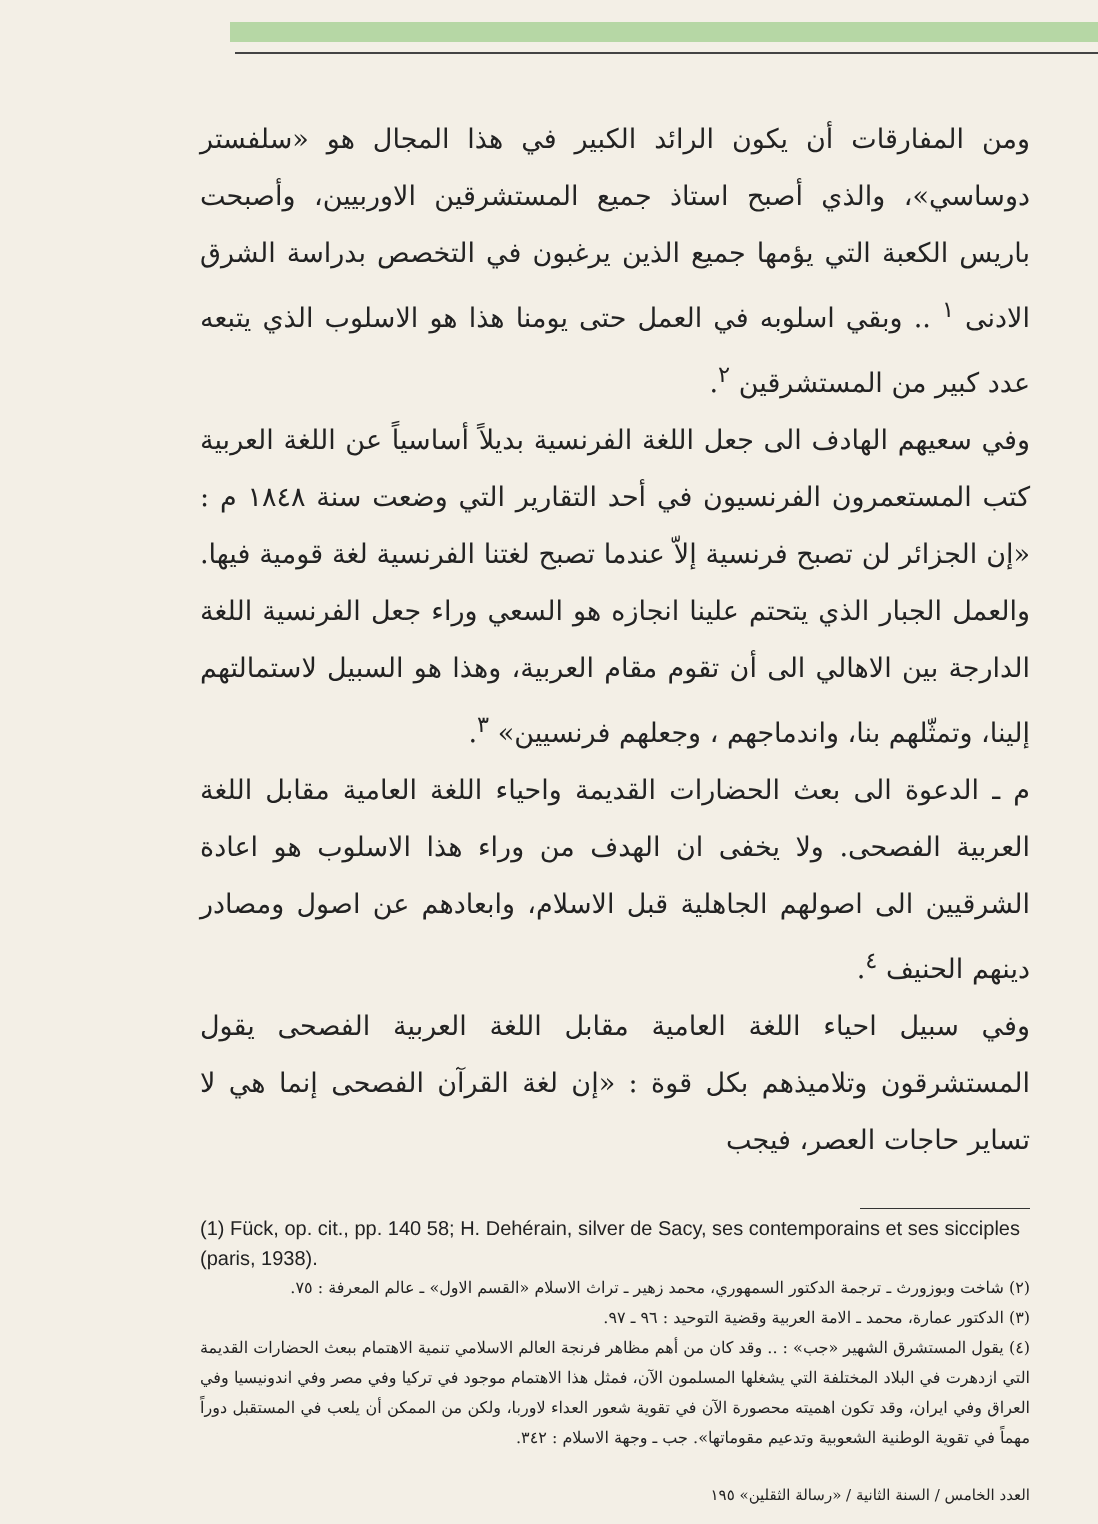ومن المفارقات أن يكون الرائد الكبير في هذا المجال هو «سلفستر دوساسي»، والذي أصبح استاذ جميع المستشرقين الاوربيين، وأصبحت باريس الكعبة التي يؤمها جميع الذين يرغبون في التخصص بدراسة الشرق الادنى <sup>١</sup> .. وبقي اسلوبه في العمل حتى يومنا هذا هو الاسلوب الذي يتبعه عدد كبير من المستشرقين <sup>٢</sup>.
وفي سعيهم الهادف الى جعل اللغة الفرنسية بديلاً أساسياً عن اللغة العربية كتب المستعمرون الفرنسيون في أحد التقارير التي وضعت سنة ١٨٤٨ م : «إن الجزائر لن تصبح فرنسية إلاّ عندما تصبح لغتنا الفرنسية لغة قومية فيها. والعمل الجبار الذي يتحتم علينا انجازه هو السعي وراء جعل الفرنسية اللغة الدارجة بين الاهالي الى أن تقوم مقام العربية، وهذا هو السبيل لاستمالتهم إلينا، وتمثّلهم بنا، واندماجهم ، وجعلهم فرنسيين» <sup>٣</sup>.
م ـ الدعوة الى بعث الحضارات القديمة واحياء اللغة العامية مقابل اللغة العربية الفصحى. ولا يخفى ان الهدف من وراء هذا الاسلوب هو اعادة الشرقيين الى اصولهم الجاهلية قبل الاسلام، وابعادهم عن اصول ومصادر دينهم الحنيف <sup>٤</sup>.
وفي سبيل احياء اللغة العامية مقابل اللغة العربية الفصحى يقول المستشرقون وتلاميذهم بكل قوة : «إن لغة القرآن الفصحى إنما هي لا تساير حاجات العصر، فيجب
(1) Fück, op. cit., pp. 140 58; H. Dehérain, silver de Sacy, ses contemporains et ses sicciples (paris, 1938).
(٢) شاخت وبوزورث ـ ترجمة الدكتور السمهوري، محمد زهير ـ تراث الاسلام «القسم الاول» ـ عالم المعرفة : ٧٥.
(٣) الدكتور عمارة، محمد ـ الامة العربية وقضية التوحيد : ٩٦ ـ ٩٧.
(٤) يقول المستشرق الشهير «جب» : .. وقد كان من أهم مظاهر فرنجة العالم الاسلامي تنمية الاهتمام ببعث الحضارات القديمة التي ازدهرت في البلاد المختلفة التي يشغلها المسلمون الآن، فمثل هذا الاهتمام موجود في تركيا وفي مصر وفي اندونيسيا وفي العراق وفي ايران، وقد تكون اهميته محصورة الآن في تقوية شعور العداء لاوربا، ولكن من الممكن أن يلعب في المستقبل دوراً مهماً في تقوية الوطنية الشعوبية وتدعيم مقوماتها». جب ـ وجهة الاسلام : ٣٤٢.
العدد الخامس / السنة الثانية / «رسالة الثقلين» ١٩٥